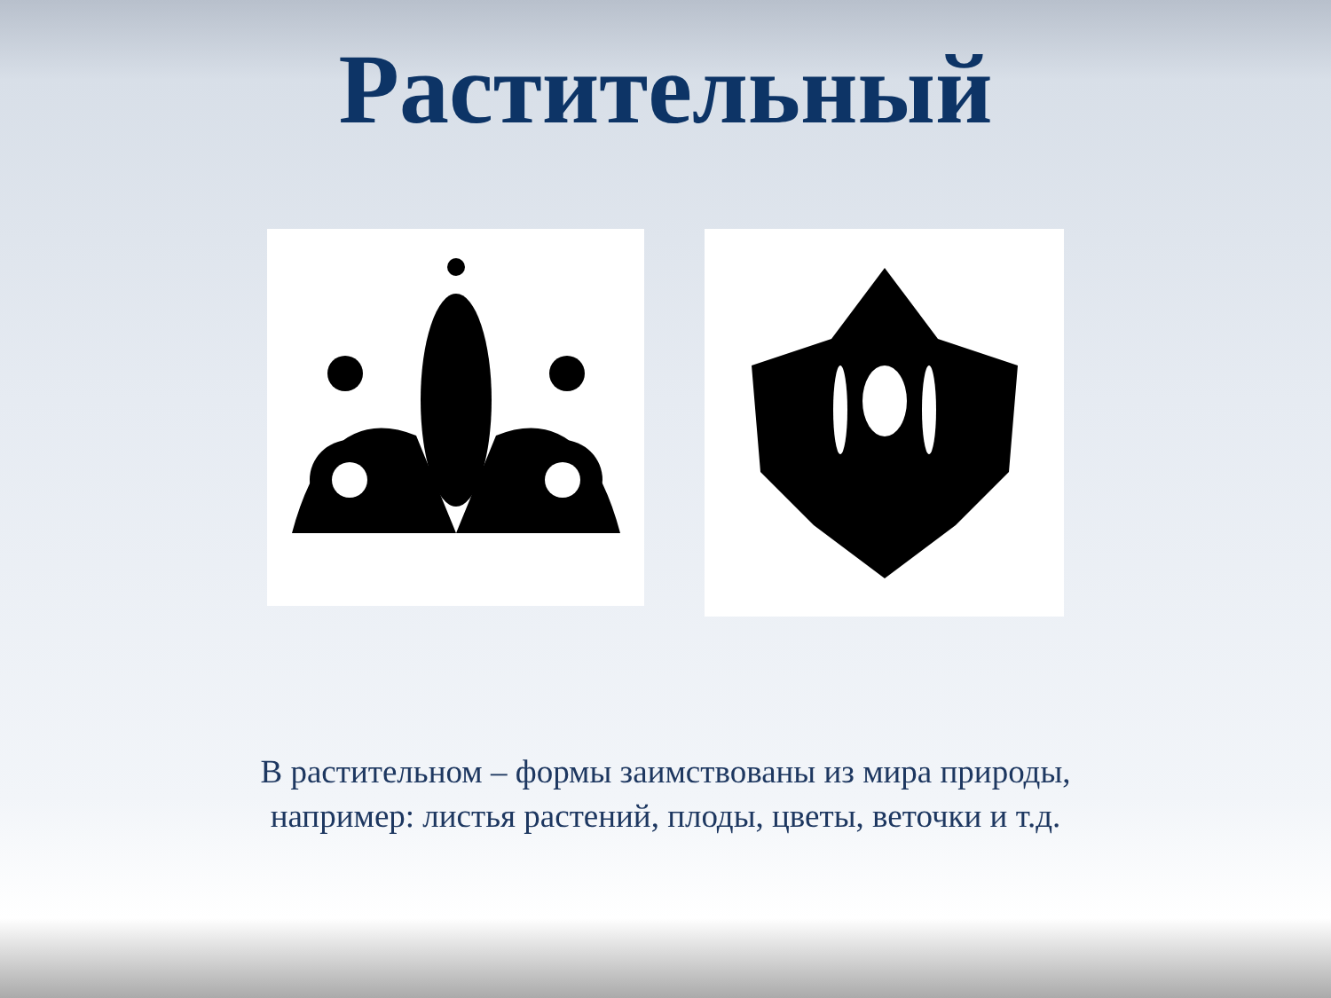Растительный
В растительном – формы заимствованы из мира природы, например: листья растений, плоды, цветы, веточки и т.д.